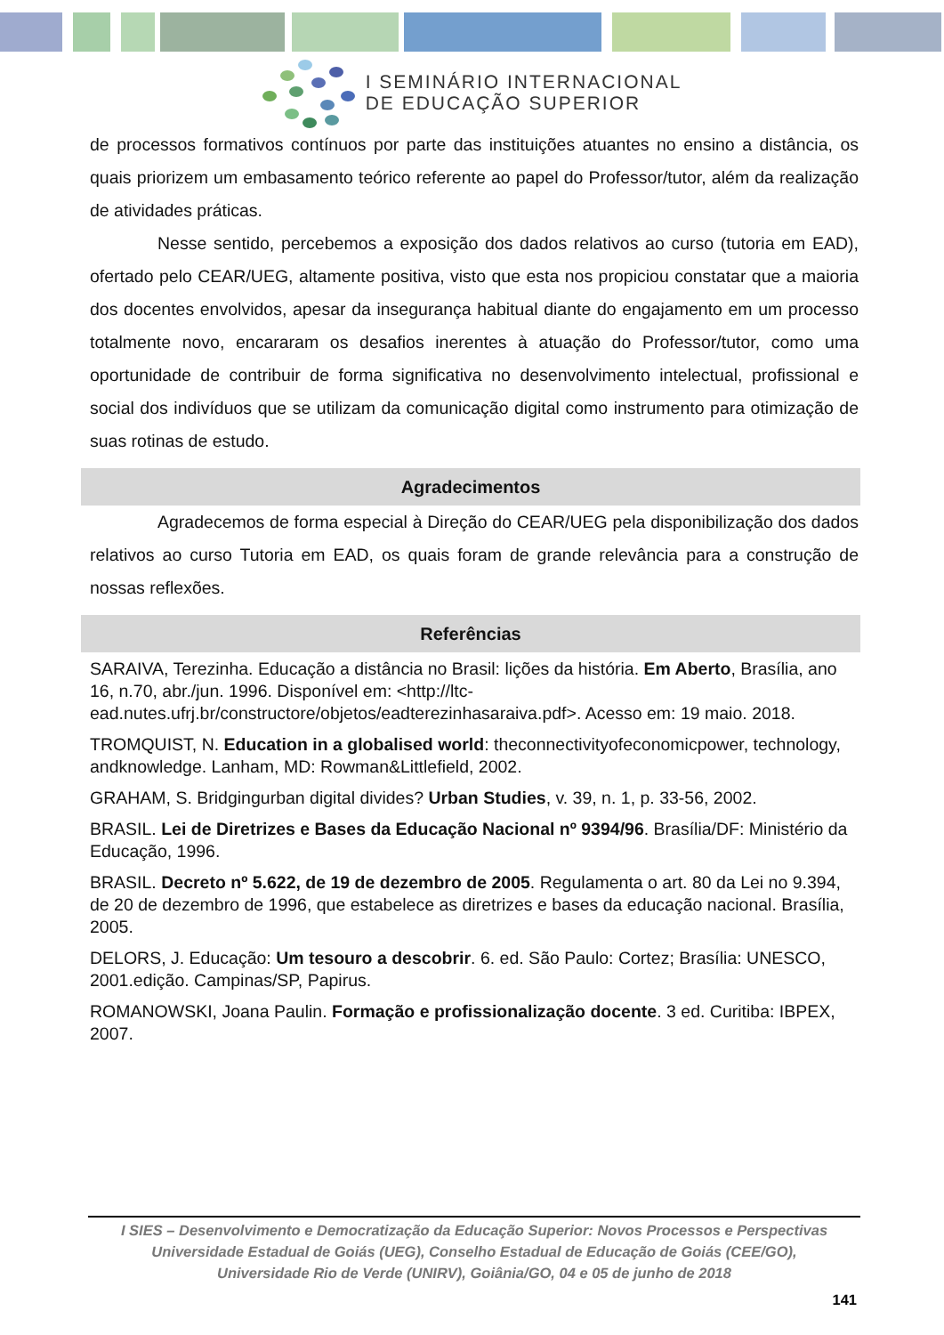I SEMINÁRIO INTERNACIONAL
DE EDUCAÇÃO SUPERIOR
de processos formativos contínuos por parte das instituições atuantes no ensino a distância, os quais priorizem um embasamento teórico referente ao papel do Professor/tutor, além da realização de atividades práticas.
Nesse sentido, percebemos a exposição dos dados relativos ao curso (tutoria em EAD), ofertado pelo CEAR/UEG, altamente positiva, visto que esta nos propiciou constatar que a maioria dos docentes envolvidos, apesar da insegurança habitual diante do engajamento em um processo totalmente novo, encararam os desafios inerentes à atuação do Professor/tutor, como uma oportunidade de contribuir de forma significativa no desenvolvimento intelectual, profissional e social dos indivíduos que se utilizam da comunicação digital como instrumento para otimização de suas rotinas de estudo.
Agradecimentos
Agradecemos de forma especial à Direção do CEAR/UEG pela disponibilização dos dados relativos ao curso Tutoria em EAD, os quais foram de grande relevância para a construção de nossas reflexões.
Referências
SARAIVA, Terezinha. Educação a distância no Brasil: lições da história. Em Aberto, Brasília, ano 16, n.70, abr./jun. 1996. Disponível em: <http://ltc-ead.nutes.ufrj.br/constructore/objetos/eadterezinhasaraiva.pdf>. Acesso em: 19 maio. 2018.
TROMQUIST, N. Education in a globalised world: theconnectivityofeconomicpower, technology, andknowledge. Lanham, MD: Rowman&Littlefield, 2002.
GRAHAM, S. Bridgingurban digital divides? Urban Studies, v. 39, n. 1, p. 33-56, 2002.
BRASIL. Lei de Diretrizes e Bases da Educação Nacional nº 9394/96. Brasília/DF: Ministério da Educação, 1996.
BRASIL. Decreto nº 5.622, de 19 de dezembro de 2005. Regulamenta o art. 80 da Lei no 9.394, de 20 de dezembro de 1996, que estabelece as diretrizes e bases da educação nacional. Brasília, 2005.
DELORS, J. Educação: Um tesouro a descobrir. 6. ed. São Paulo: Cortez; Brasília: UNESCO, 2001.edição. Campinas/SP, Papirus.
ROMANOWSKI, Joana Paulin. Formação e profissionalização docente. 3 ed. Curitiba: IBPEX, 2007.
I SIES – Desenvolvimento e Democratização da Educação Superior: Novos Processos e Perspectivas
Universidade Estadual de Goiás (UEG), Conselho Estadual de Educação de Goiás (CEE/GO),
Universidade Rio de Verde (UNIRV), Goiânia/GO, 04 e 05 de junho de 2018
141